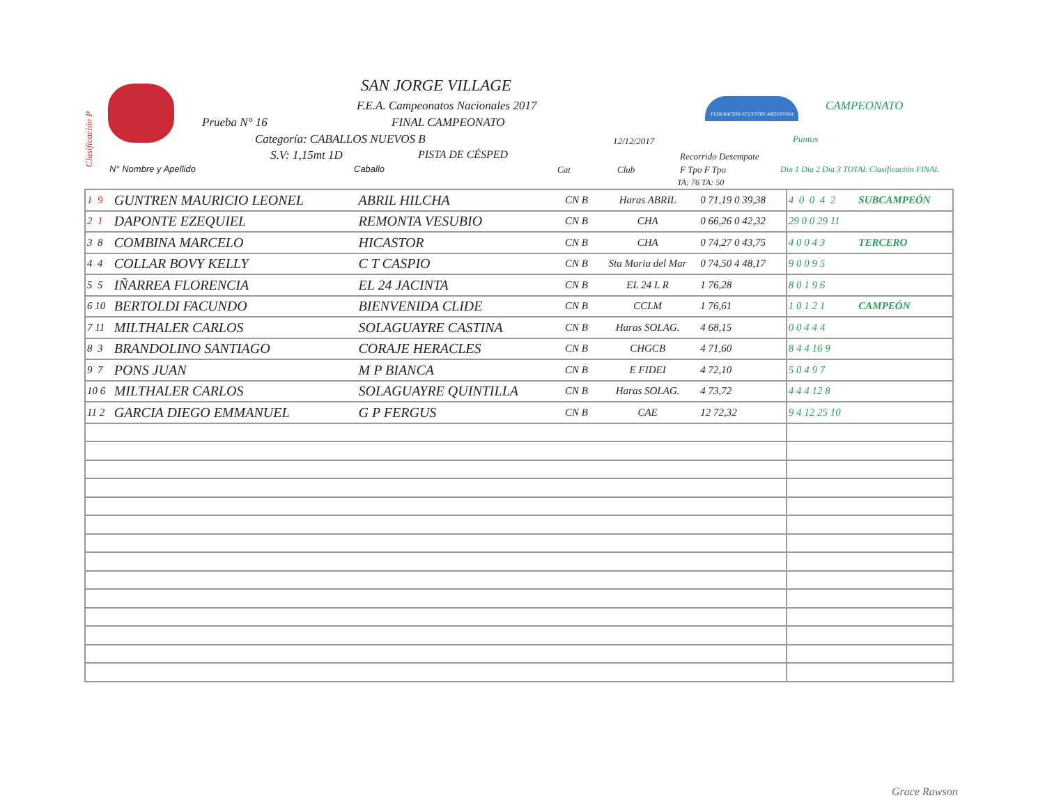Clasificación P
SAN JORGE VILLAGE
F.E.A. Campeonatos Nacionales 2017
Prueba N° 16 FINAL CAMPEONATO
Categoría: CABALLOS NUEVOS B 12/12/2017
S.V: 1,15mt 1D PISTA DE CÉSPED
FEDERACIÓN ECUESTRE ARGENTINA CAMPEONATO
Puntos
N° Nombre y Apellido Caballo Cat Club
Recorrido Desempate
F Tpo F Tpo
TA: 76 TA: 50
Dia 1 Dia 2 Dia 3 TOTAL Clasificación FINAL
| 1 9 | GUNTREN MAURICIO LEONEL | ABRIL HILCHA | CN B | Haras ABRIL | 0 71,19 0 39,38 | 4 0 0 4 2 | SUBCAMPEÓN |
| 2 1 | DAPONTE EZEQUIEL | REMONTA VESUBIO | CN B | CHA | 0 66,26 0 42,32 | 29 0 0 29 11 | |
| 3 8 | COMBINA MARCELO | HICASTOR | CN B | CHA | 0 74,27 0 43,75 | 4 0 0 4 3 | TERCERO |
| 4 4 | COLLAR BOVY KELLY | C T CASPIO | CN B | Sta Maria del Mar | 0 74,50 4 48,17 | 9 0 0 9 5 | |
| 5 5 | IÑARREA FLORENCIA | EL 24 JACINTA | CN B | EL 24 L R | 1 76,28 | 8 0 1 9 6 | |
| 6 10 | BERTOLDI FACUNDO | BIENVENIDA CLIDE | CN B | CCLM | 1 76,61 | 1 0 1 2 1 | CAMPEÓN |
| 7 11 | MILTHALER CARLOS | SOLAGUAYRE CASTINA | CN B | Haras SOLAG. | 4 68,15 | 0 0 4 4 4 | |
| 8 3 | BRANDOLINO SANTIAGO | CORAJE HERACLES | CN B | CHGCB | 4 71,60 | 8 4 4 16 9 | |
| 9 7 | PONS JUAN | M P BIANCA | CN B | E FIDEI | 4 72,10 | 5 0 4 9 7 | |
| 10 6 | MILTHALER CARLOS | SOLAGUAYRE QUINTILLA | CN B | Haras SOLAG. | 4 73,72 | 4 4 4 12 8 | |
| 11 2 | GARCIA DIEGO EMMANUEL | G P FERGUS | CN B | CAE | 12 72,32 | 9 4 12 25 10 | |
Grace Rawson